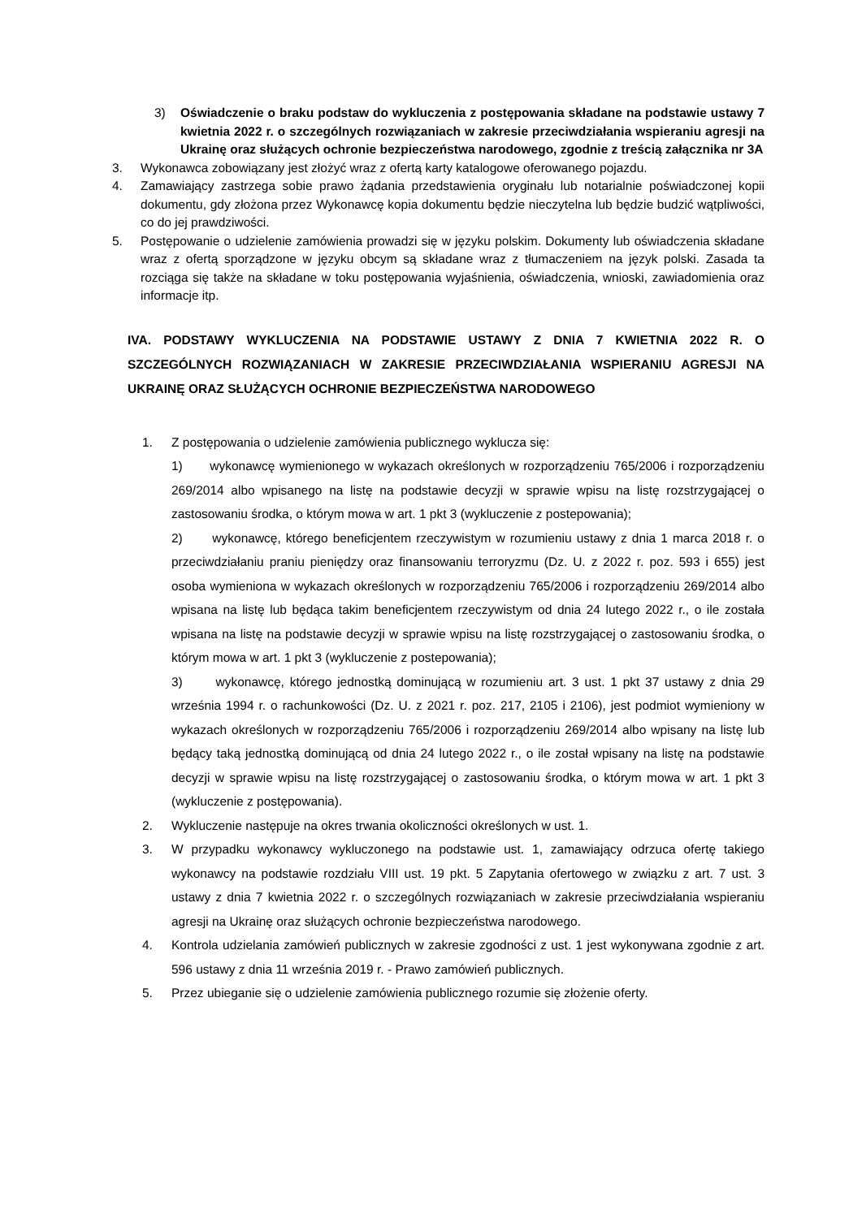3) Oświadczenie o braku podstaw do wykluczenia z postępowania składane na podstawie ustawy 7 kwietnia 2022 r. o szczególnych rozwiązaniach w zakresie przeciwdziałania wspieraniu agresji na Ukrainę oraz służących ochronie bezpieczeństwa narodowego, zgodnie z treścią załącznika nr 3A
3. Wykonawca zobowiązany jest złożyć wraz z ofertą karty katalogowe oferowanego pojazdu.
4. Zamawiający zastrzega sobie prawo żądania przedstawienia oryginału lub notarialnie poświadczonej kopii dokumentu, gdy złożona przez Wykonawcę kopia dokumentu będzie nieczytelna lub będzie budzić wątpliwości, co do jej prawdziwości.
5. Postępowanie o udzielenie zamówienia prowadzi się w języku polskim. Dokumenty lub oświadczenia składane wraz z ofertą sporządzone w języku obcym są składane wraz z tłumaczeniem na język polski. Zasada ta rozciąga się także na składane w toku postępowania wyjaśnienia, oświadczenia, wnioski, zawiadomienia oraz informacje itp.
IVA. PODSTAWY WYKLUCZENIA NA PODSTAWIE USTAWY Z DNIA 7 KWIETNIA 2022 R. O SZCZEGÓLNYCH ROZWIĄZANIACH W ZAKRESIE PRZECIWDZIAŁANIA WSPIERANIU AGRESJI NA UKRAINĘ ORAZ SŁUŻĄCYCH OCHRONIE BEZPIECZEŃSTWA NARODOWEGO
1. Z postępowania o udzielenie zamówienia publicznego wyklucza się:
1) wykonawcę wymienionego w wykazach określonych w rozporządzeniu 765/2006 i rozporządzeniu 269/2014 albo wpisanego na listę na podstawie decyzji w sprawie wpisu na listę rozstrzygającej o zastosowaniu środka, o którym mowa w art. 1 pkt 3 (wykluczenie z postepowania);
2) wykonawcę, którego beneficjentem rzeczywistym w rozumieniu ustawy z dnia 1 marca 2018 r. o przeciwdziałaniu praniu pieniędzy oraz finansowaniu terroryzmu (Dz. U. z 2022 r. poz. 593 i 655) jest osoba wymieniona w wykazach określonych w rozporządzeniu 765/2006 i rozporządzeniu 269/2014 albo wpisana na listę lub będąca takim beneficjentem rzeczywistym od dnia 24 lutego 2022 r., o ile została wpisana na listę na podstawie decyzji w sprawie wpisu na listę rozstrzygającej o zastosowaniu środka, o którym mowa w art. 1 pkt 3 (wykluczenie z postepowania);
3) wykonawcę, którego jednostką dominującą w rozumieniu art. 3 ust. 1 pkt 37 ustawy z dnia 29 września 1994 r. o rachunkowości (Dz. U. z 2021 r. poz. 217, 2105 i 2106), jest podmiot wymieniony w wykazach określonych w rozporządzeniu 765/2006 i rozporządzeniu 269/2014 albo wpisany na listę lub będący taką jednostką dominującą od dnia 24 lutego 2022 r., o ile został wpisany na listę na podstawie decyzji w sprawie wpisu na listę rozstrzygającej o zastosowaniu środka, o którym mowa w art. 1 pkt 3 (wykluczenie z postępowania).
2. Wykluczenie następuje na okres trwania okoliczności określonych w ust. 1.
3. W przypadku wykonawcy wykluczonego na podstawie ust. 1, zamawiający odrzuca ofertę takiego wykonawcy na podstawie rozdziału VIII ust. 19 pkt. 5 Zapytania ofertowego w związku z art. 7 ust. 3 ustawy z dnia 7 kwietnia 2022 r. o szczególnych rozwiązaniach w zakresie przeciwdziałania wspieraniu agresji na Ukrainę oraz służących ochronie bezpieczeństwa narodowego.
4. Kontrola udzielania zamówień publicznych w zakresie zgodności z ust. 1 jest wykonywana zgodnie z art. 596 ustawy z dnia 11 września 2019 r. - Prawo zamówień publicznych.
5. Przez ubieganie się o udzielenie zamówienia publicznego rozumie się złożenie oferty.